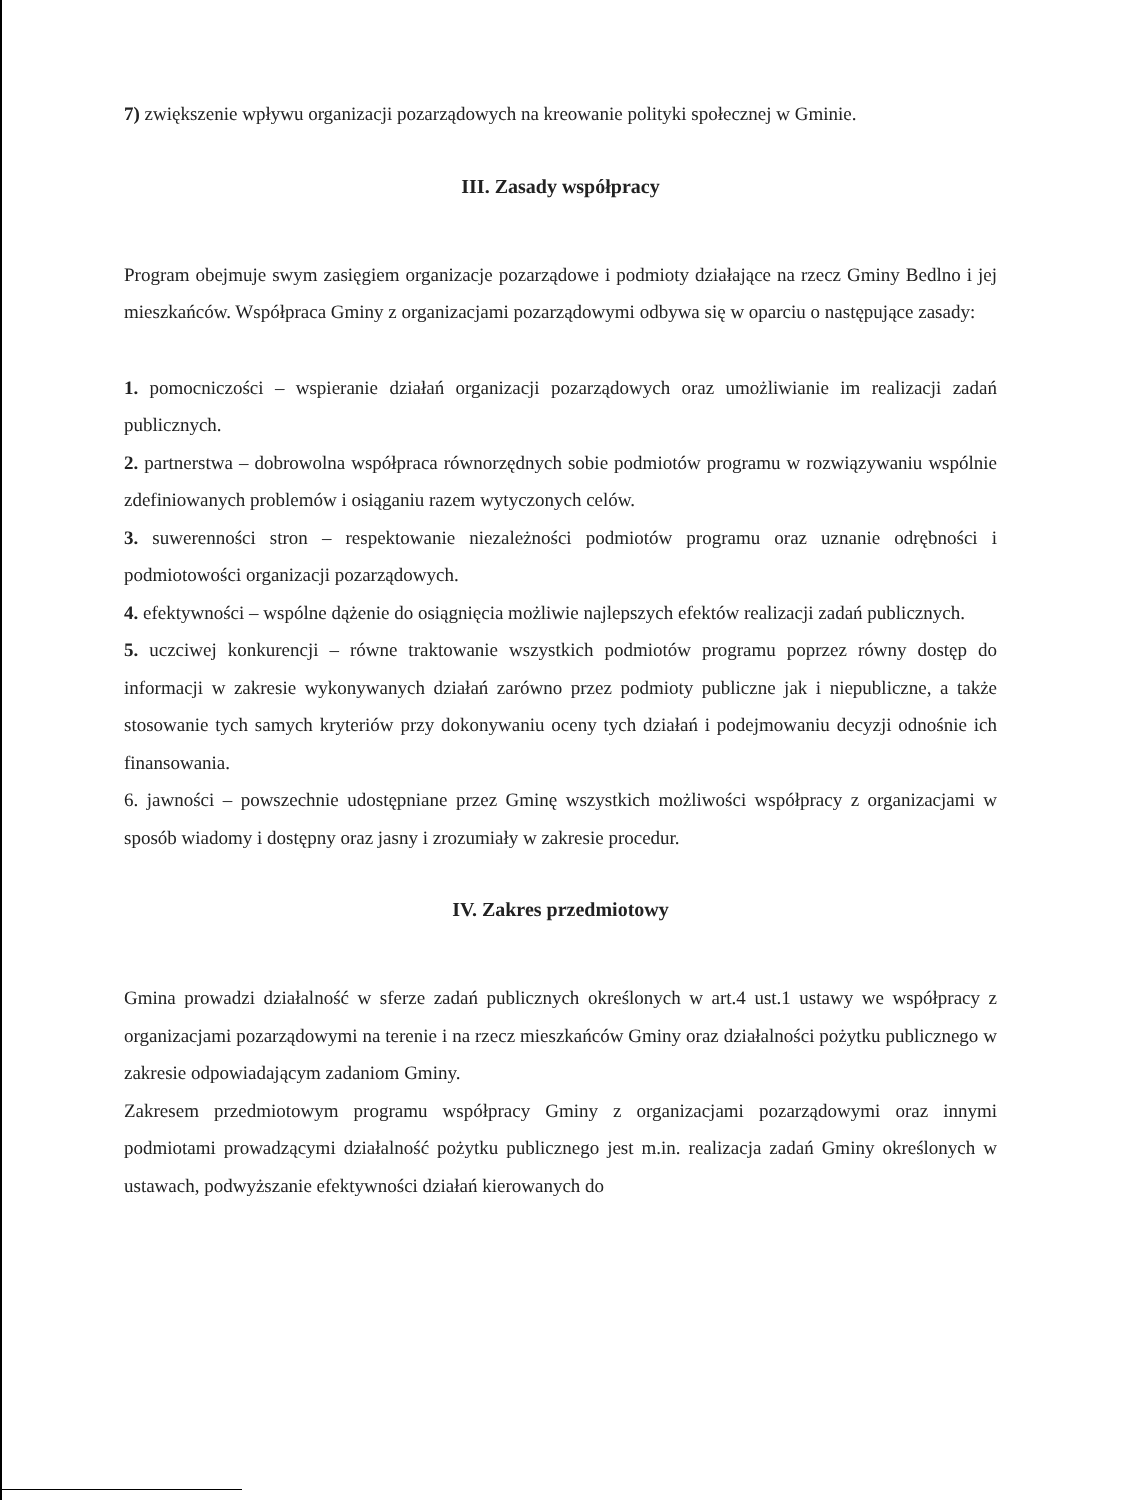7) zwiększenie wpływu organizacji pozarządowych na kreowanie polityki społecznej w Gminie.
III. Zasady współpracy
Program obejmuje swym zasięgiem organizacje pozarządowe i podmioty działające na rzecz Gminy Bedlno i jej mieszkańców. Współpraca Gminy z organizacjami pozarządowymi odbywa się w oparciu o następujące zasady:
1. pomocniczości – wspieranie działań organizacji pozarządowych oraz umożliwianie im realizacji zadań publicznych.
2. partnerstwa – dobrowolna współpraca równorzędnych sobie podmiotów programu w rozwiązywaniu wspólnie zdefiniowanych problemów i osiąganiu razem wytyczonych celów.
3. suwerenności stron – respektowanie niezależności podmiotów programu oraz uznanie odrębności i podmiotowości organizacji pozarządowych.
4. efektywności – wspólne dążenie do osiągnięcia możliwie najlepszych efektów realizacji zadań publicznych.
5. uczciwej konkurencji – równe traktowanie wszystkich podmiotów programu poprzez równy dostęp do informacji w zakresie wykonywanych działań zarówno przez podmioty publiczne jak i niepubliczne, a także stosowanie tych samych kryteriów przy dokonywaniu oceny tych działań i podejmowaniu decyzji odnośnie ich finansowania.
6. jawności – powszechnie udostępniane przez Gminę wszystkich możliwości współpracy z organizacjami w sposób wiadomy i dostępny oraz jasny i zrozumiały w zakresie procedur.
IV. Zakres przedmiotowy
Gmina prowadzi działalność w sferze zadań publicznych określonych w art.4 ust.1 ustawy we współpracy z organizacjami pozarządowymi na terenie i na rzecz mieszkańców Gminy oraz działalności pożytku publicznego w zakresie odpowiadającym zadaniom Gminy.
Zakresem przedmiotowym programu współpracy Gminy z organizacjami pozarządowymi oraz innymi podmiotami prowadzącymi działalność pożytku publicznego jest m.in. realizacja zadań Gminy określonych w ustawach, podwyższanie efektywności działań kierowanych do